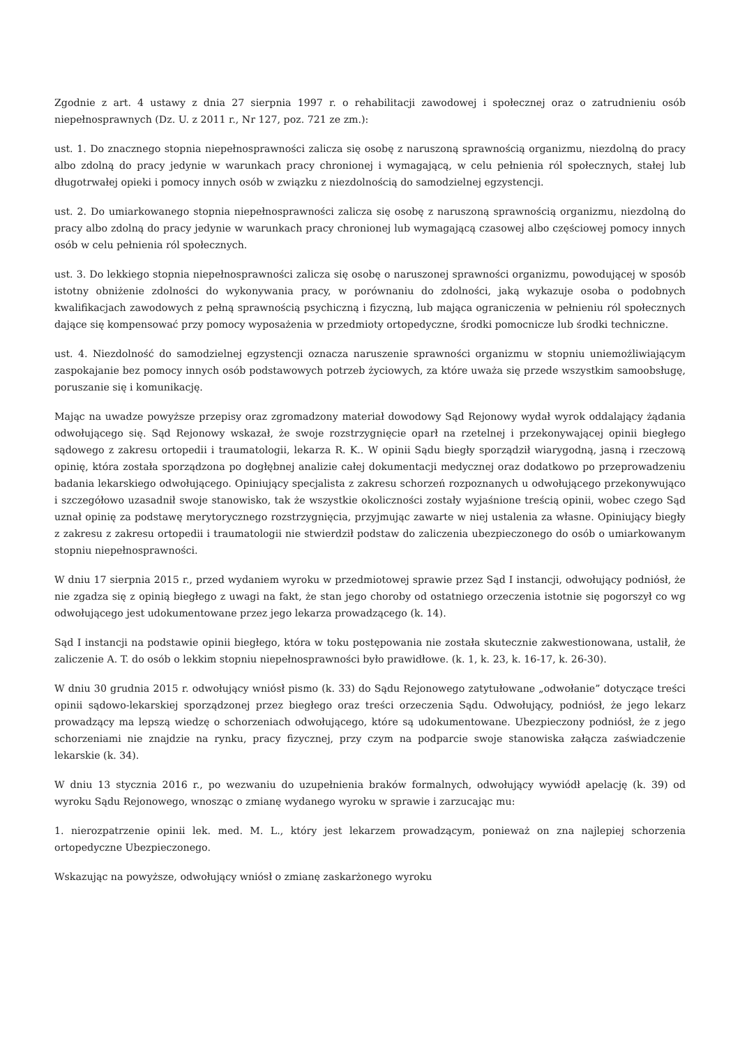Zgodnie z art. 4 ustawy z dnia 27 sierpnia 1997 r. o rehabilitacji zawodowej i społecznej oraz o zatrudnieniu osób niepełnosprawnych (Dz. U. z 2011 r., Nr 127, poz. 721 ze zm.):
ust. 1. Do znacznego stopnia niepełnosprawności zalicza się osobę z naruszoną sprawnością organizmu, niezdolną do pracy albo zdolną do pracy jedynie w warunkach pracy chronionej i wymagającą, w celu pełnienia ról społecznych, stałej lub długotrwałej opieki i pomocy innych osób w związku z niezdolnością do samodzielnej egzystencji.
ust. 2. Do umiarkowanego stopnia niepełnosprawności zalicza się osobę z naruszoną sprawnością organizmu, niezdolną do pracy albo zdolną do pracy jedynie w warunkach pracy chronionej lub wymagającą czasowej albo częściowej pomocy innych osób w celu pełnienia ról społecznych.
ust. 3. Do lekkiego stopnia niepełnosprawności zalicza się osobę o naruszonej sprawności organizmu, powodującej w sposób istotny obniżenie zdolności do wykonywania pracy, w porównaniu do zdolności, jaką wykazuje osoba o podobnych kwalifikacjach zawodowych z pełną sprawnością psychiczną i fizyczną, lub mająca ograniczenia w pełnieniu ról społecznych dające się kompensować przy pomocy wyposażenia w przedmioty ortopedyczne, środki pomocnicze lub środki techniczne.
ust. 4. Niezdolność do samodzielnej egzystencji oznacza naruszenie sprawności organizmu w stopniu uniemożliwiającym zaspokajanie bez pomocy innych osób podstawowych potrzeb życiowych, za które uważa się przede wszystkim samoobsługę, poruszanie się i komunikację.
Mając na uwadze powyższe przepisy oraz zgromadzony materiał dowodowy Sąd Rejonowy wydał wyrok oddalający żądania odwołującego się. Sąd Rejonowy wskazał, że swoje rozstrzygnięcie oparł na rzetelnej i przekonywającej opinii biegłego sądowego z zakresu ortopedii i traumatologii, lekarza R. K.. W opinii Sądu biegły sporządził wiarygodną, jasną i rzeczową opinię, która została sporządzona po dogłębnej analizie całej dokumentacji medycznej oraz dodatkowo po przeprowadzeniu badania lekarskiego odwołującego. Opiniujący specjalista z zakresu schorzeń rozpoznanych u odwołującego przekonywująco i szczegółowo uzasadnił swoje stanowisko, tak że wszystkie okoliczności zostały wyjaśnione treścią opinii, wobec czego Sąd uznał opinię za podstawę merytorycznego rozstrzygnięcia, przyjmując zawarte w niej ustalenia za własne. Opiniujący biegły z zakresu z zakresu ortopedii i traumatologii nie stwierdził podstaw do zaliczenia ubezpieczonego do osób o umiarkowanym stopniu niepełnosprawności.
W dniu 17 sierpnia 2015 r., przed wydaniem wyroku w przedmiotowej sprawie przez Sąd I instancji, odwołujący podniósł, że nie zgadza się z opinią biegłego z uwagi na fakt, że stan jego choroby od ostatniego orzeczenia istotnie się pogorszył co wg odwołującego jest udokumentowane przez jego lekarza prowadzącego (k. 14).
Sąd I instancji na podstawie opinii biegłego, która w toku postępowania nie została skutecznie zakwestionowana, ustalił, że zaliczenie A. T. do osób o lekkim stopniu niepełnosprawności było prawidłowe. (k. 1, k. 23, k. 16-17, k. 26-30).
W dniu 30 grudnia 2015 r. odwołujący wniósł pismo (k. 33) do Sądu Rejonowego zatytułowane „odwołanie” dotyczące treści opinii sądowo-lekarskiej sporządzonej przez biegłego oraz treści orzeczenia Sądu. Odwołujący, podniósł, że jego lekarz prowadzący ma lepszą wiedzę o schorzeniach odwołującego, które są udokumentowane. Ubezpieczony podniósł, że z jego schorzeniami nie znajdzie na rynku, pracy fizycznej, przy czym na podparcie swoje stanowiska załącza zaświadczenie lekarskie (k. 34).
W dniu 13 stycznia 2016 r., po wezwaniu do uzupełnienia braków formalnych, odwołujący wywiódł apelację (k. 39) od wyroku Sądu Rejonowego, wnosząc o zmianę wydanego wyroku w sprawie i zarzucając mu:
1. nierozpatrzenie opinii lek. med. M. L., który jest lekarzem prowadzącym, ponieważ on zna najlepiej schorzenia ortopedyczne Ubezpieczonego.
Wskazując na powyższe, odwołujący wniósł o zmianę zaskarżonego wyroku